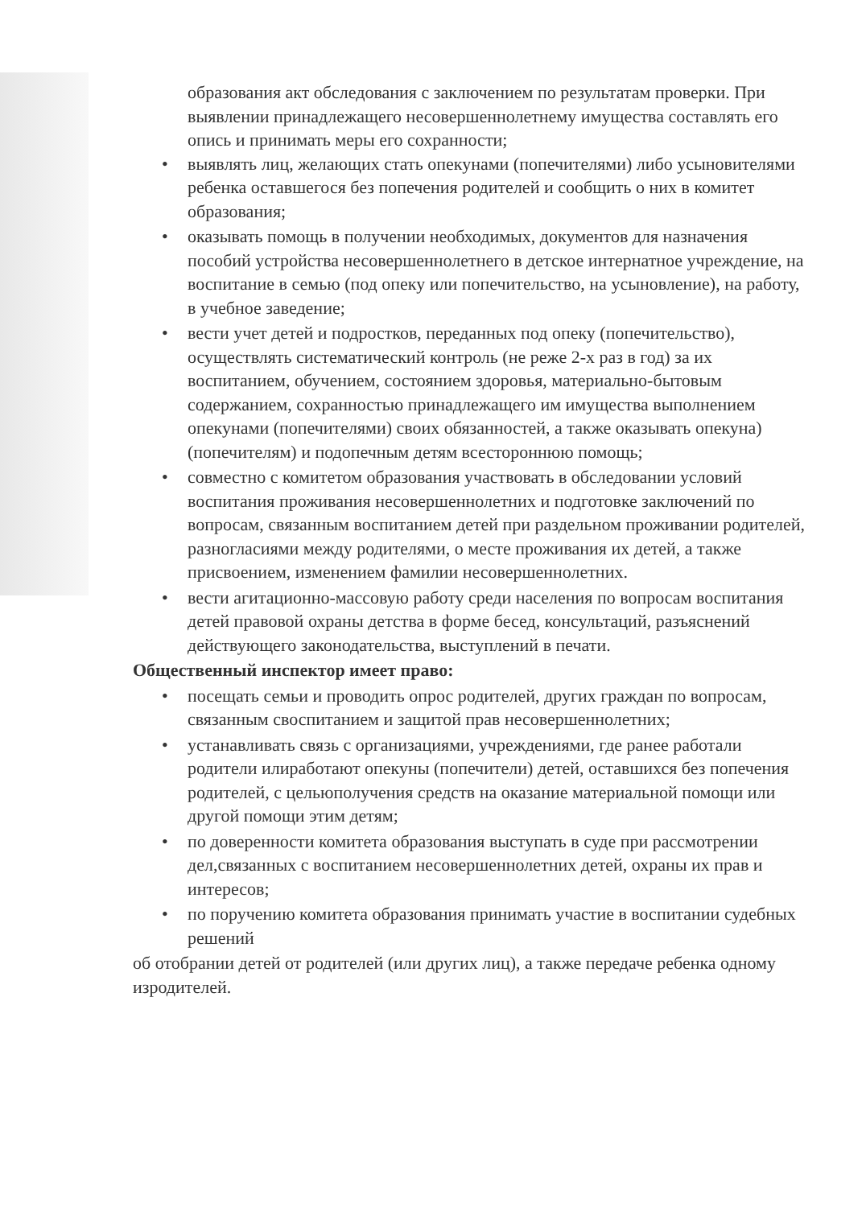образования акт обследования с заключением по результатам проверки. При выявлении принадлежащего несовершеннолетнему имущества составлять его опись и принимать меры его сохранности;
• выявлять лиц, желающих стать опекунами (попечителями) либо усыновителями ребенка оставшегося без попечения родителей и сообщить о них в комитет образования;
• оказывать помощь в получении необходимых, документов для назначения пособий устройства несовершеннолетнего в детское интернатное учреждение, на воспитание в семью (под опеку или попечительство, на усыновление), на работу, в учебное заведение;
• вести учет детей и подростков, переданных под опеку (попечительство), осуществлять систематический контроль (не реже 2-х раз в год) за их воспитанием, обучением, состоянием здоровья, материально-бытовым содержанием, сохранностью принадлежащего им имущества выполнением опекунами (попечителями) своих обязанностей, а также оказывать опекуна) (попечителям) и подопечным детям всестороннюю помощь;
• совместно с комитетом образования участвовать в обследовании условий воспитания проживания несовершеннолетних и подготовке заключений по вопросам, связанным воспитанием детей при раздельном проживании родителей, разногласиями между родителями, о месте проживания их детей, а также присвоением, изменением фамилии несовершеннолетних.
• вести агитационно-массовую работу среди населения по вопросам воспитания детей правовой охраны детства в форме бесед, консультаций, разъяснений действующего законодательства, выступлений в печати.
Общественный инспектор имеет право:
• посещать семьи и проводить опрос родителей, других граждан по вопросам, связанным своспитанием и защитой прав несовершеннолетних;
• устанавливать связь с организациями, учреждениями, где ранее работали родители илиработают опекуны (попечители) детей, оставшихся без попечения родителей, с цельюполучения средств на оказание материальной помощи или другой помощи этим детям;
• по доверенности комитета образования выступать в суде при рассмотрении дел,связанных с воспитанием несовершеннолетних детей, охраны их прав и интересов;
• по поручению комитета образования принимать участие в воспитании судебных решений
об отобрании детей от родителей (или других лиц), а также передаче ребенка одному изродителей.